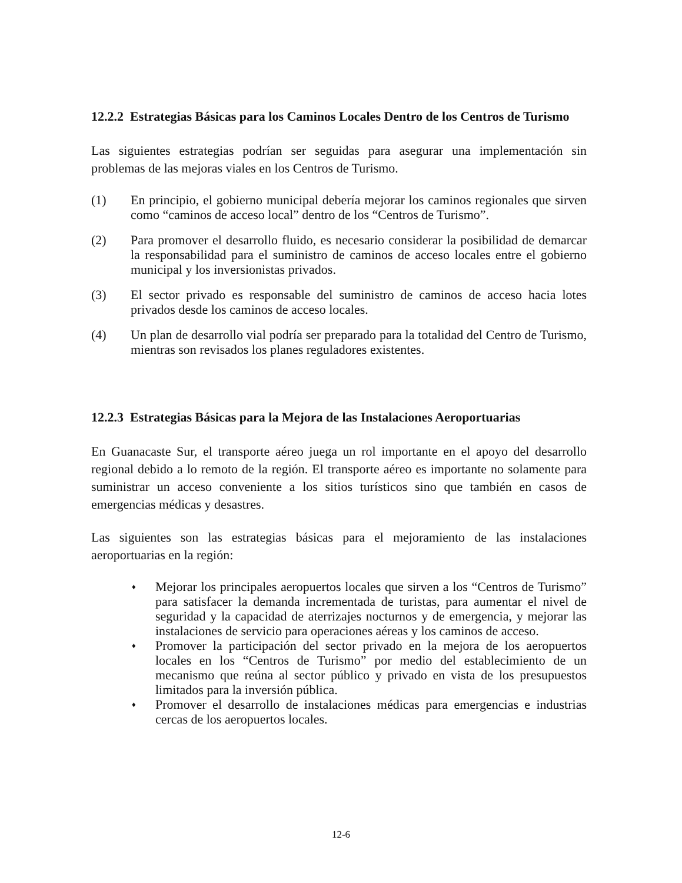12.2.2 Estrategias Básicas para los Caminos Locales Dentro de los Centros de Turismo
Las siguientes estrategias podrían ser seguidas para asegurar una implementación sin problemas de las mejoras viales en los Centros de Turismo.
(1) En principio, el gobierno municipal debería mejorar los caminos regionales que sirven como “caminos de acceso local” dentro de los “Centros de Turismo”.
(2) Para promover el desarrollo fluido, es necesario considerar la posibilidad de demarcar la responsabilidad para el suministro de caminos de acceso locales entre el gobierno municipal y los inversionistas privados.
(3) El sector privado es responsable del suministro de caminos de acceso hacia lotes privados desde los caminos de acceso locales.
(4) Un plan de desarrollo vial podría ser preparado para la totalidad del Centro de Turismo, mientras son revisados los planes reguladores existentes.
12.2.3 Estrategias Básicas para la Mejora de las Instalaciones Aeroportuarias
En Guanacaste Sur, el transporte aéreo juega un rol importante en el apoyo del desarrollo regional debido a lo remoto de la región. El transporte aéreo es importante no solamente para suministrar un acceso conveniente a los sitios turísticos sino que también en casos de emergencias médicas y desastres.
Las siguientes son las estrategias básicas para el mejoramiento de las instalaciones aeroportuarias en la región:
♦ Mejorar los principales aeropuertos locales que sirven a los “Centros de Turismo” para satisfacer la demanda incrementada de turistas, para aumentar el nivel de seguridad y la capacidad de aterrizajes nocturnos y de emergencia, y mejorar las instalaciones de servicio para operaciones aéreas y los caminos de acceso.
♦ Promover la participación del sector privado en la mejora de los aeropuertos locales en los “Centros de Turismo” por medio del establecimiento de un mecanismo que reúna al sector público y privado en vista de los presupuestos limitados para la inversión pública.
♦ Promover el desarrollo de instalaciones médicas para emergencias e industrias cercas de los aeropuertos locales.
12-6